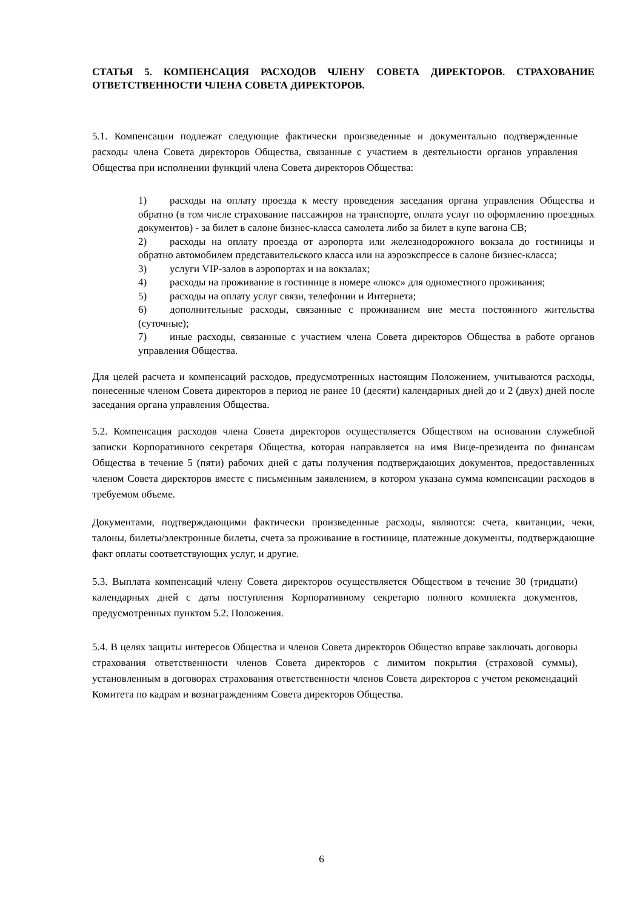СТАТЬЯ 5. КОМПЕНСАЦИЯ РАСХОДОВ ЧЛЕНУ СОВЕТА ДИРЕКТОРОВ. СТРАХОВАНИЕ ОТВЕТСТВЕННОСТИ ЧЛЕНА СОВЕТА ДИРЕКТОРОВ.
5.1. Компенсации подлежат следующие фактически произведенные и документально подтвержденные расходы члена Совета директоров Общества, связанные с участием в деятельности органов управления Общества при исполнении функций члена Совета директоров Общества:
1) расходы на оплату проезда к месту проведения заседания органа управления Общества и обратно (в том числе страхование пассажиров на транспорте, оплата услуг по оформлению проездных документов) - за билет в салоне бизнес-класса самолета либо за билет в купе вагона СВ;
2) расходы на оплату проезда от аэропорта или железнодорожного вокзала до гостиницы и обратно автомобилем представительского класса или на аэроэкспрессе в салоне бизнес-класса;
3) услуги VIP-залов в аэропортах и на вокзалах;
4) расходы на проживание в гостинице в номере «люкс» для одноместного проживания;
5) расходы на оплату услуг связи, телефонии и Интернета;
6) дополнительные расходы, связанные с проживанием вне места постоянного жительства (суточные);
7) иные расходы, связанные с участием члена Совета директоров Общества в работе органов управления Общества.
Для целей расчета и компенсаций расходов, предусмотренных настоящим Положением, учитываются расходы, понесенные членом Совета директоров в период не ранее 10 (десяти) календарных дней до и 2 (двух) дней после заседания органа управления Общества.
5.2. Компенсация расходов члена Совета директоров осуществляется Обществом на основании служебной записки Корпоративного секретаря Общества, которая направляется на имя Вице-президента по финансам Общества в течение 5 (пяти) рабочих дней с даты получения подтверждающих документов, предоставленных членом Совета директоров вместе с письменным заявлением, в котором указана сумма компенсации расходов в требуемом объеме.
Документами, подтверждающими фактически произведенные расходы, являются: счета, квитанции, чеки, талоны, билеты/электронные билеты, счета за проживание в гостинице, платежные документы, подтверждающие факт оплаты соответствующих услуг, и другие.
5.3. Выплата компенсаций члену Совета директоров осуществляется Обществом в течение 30 (тридцати) календарных дней с даты поступления Корпоративному секретарю полного комплекта документов, предусмотренных пунктом 5.2. Положения.
5.4. В целях защиты интересов Общества и членов Совета директоров Общество вправе заключать договоры страхования ответственности членов Совета директоров с лимитом покрытия (страховой суммы), установленным в договорах страхования ответственности членов Совета директоров с учетом рекомендаций Комитета по кадрам и вознаграждениям Совета директоров Общества.
6